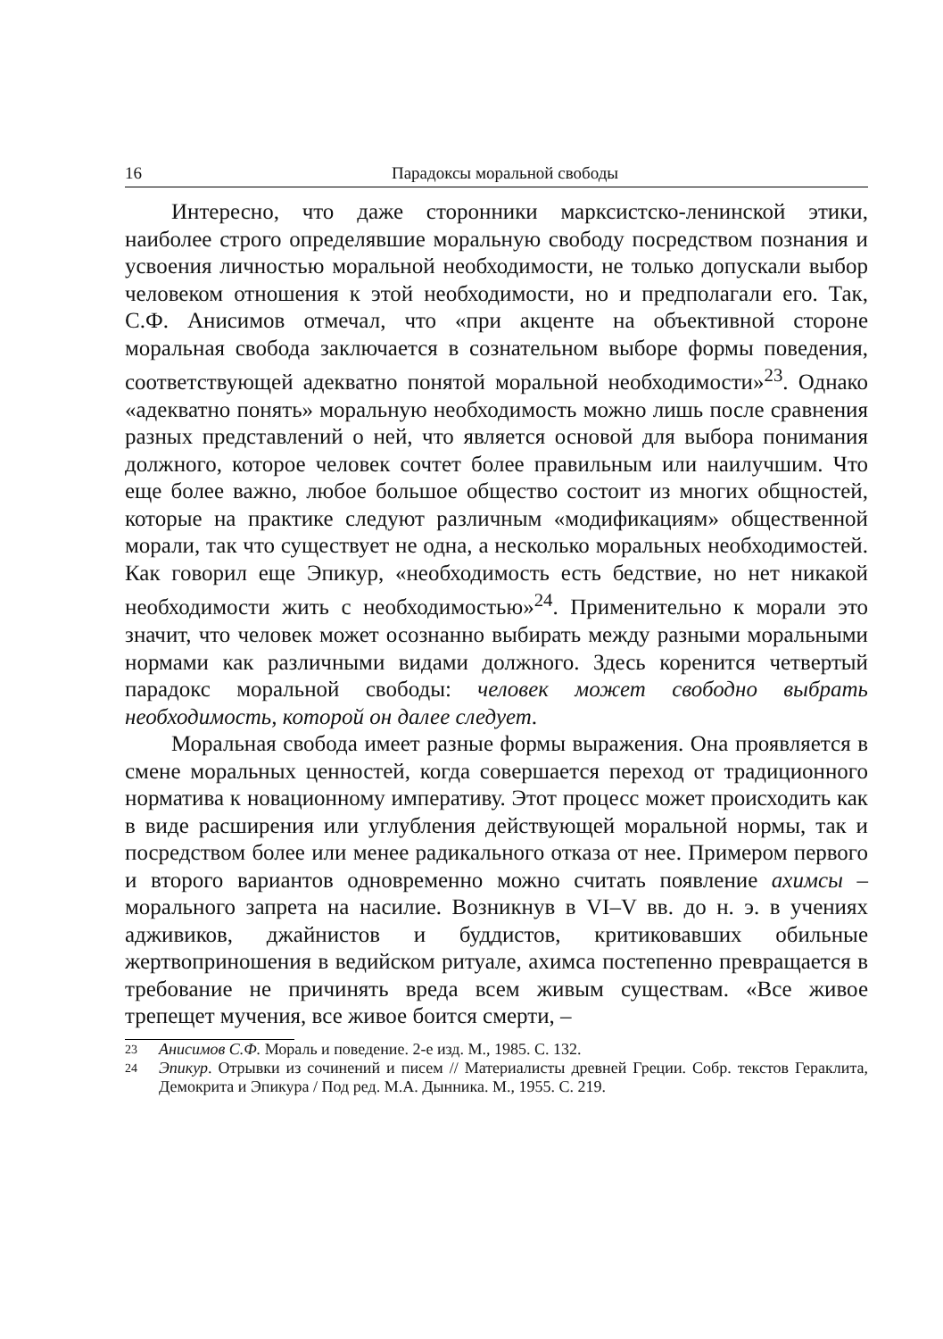16 Парадоксы моральной свободы
Интересно, что даже сторонники марксистско-ленинской этики, наиболее строго определявшие моральную свободу посредством познания и усвоения личностью моральной необходимости, не только допускали выбор человеком отношения к этой необходимости, но и предполагали его. Так, С.Ф. Анисимов отмечал, что «при акценте на объективной стороне моральная свобода заключается в сознательном выборе формы поведения, соответствующей адекватно понятой моральной необходимости»<sup>23</sup>. Однако «адекватно понять» моральную необходимость можно лишь после сравнения разных представлений о ней, что является основой для выбора понимания должного, которое человек сочтет более правильным или наилучшим. Что еще более важно, любое большое общество состоит из многих общностей, которые на практике следуют различным «модификациям» общественной морали, так что существует не одна, а несколько моральных необходимостей. Как говорил еще Эпикур, «необходимость есть бедствие, но нет никакой необходимости жить с необходимостью»<sup>24</sup>. Применительно к морали это значит, что человек может осознанно выбирать между разными моральными нормами как различными видами должного. Здесь коренится четвертый парадокс моральной свободы: человек может свободно выбрать необходимость, которой он далее следует.
Моральная свобода имеет разные формы выражения. Она проявляется в смене моральных ценностей, когда совершается переход от традиционного норматива к новационному императиву. Этот процесс может происходить как в виде расширения или углубления действующей моральной нормы, так и посредством более или менее радикального отказа от нее. Примером первого и второго вариантов одновременно можно считать появление ахимсы – морального запрета на насилие. Возникнув в VI–V вв. до н. э. в учениях адживиков, джайнистов и буддистов, критиковавших обильные жертвоприношения в ведийском ритуале, ахимса постепенно превращается в требование не причинять вреда всем живым существам. «Все живое трепещет мучения, все живое боится смерти, –
<sup>23</sup> Анисимов С.Ф. Мораль и поведение. 2-е изд. М., 1985. С. 132.
<sup>24</sup> Эпикур. Отрывки из сочинений и писем // Материалисты древней Греции. Собр. текстов Гераклита, Демокрита и Эпикура / Под ред. М.А. Дынника. М., 1955. С. 219.